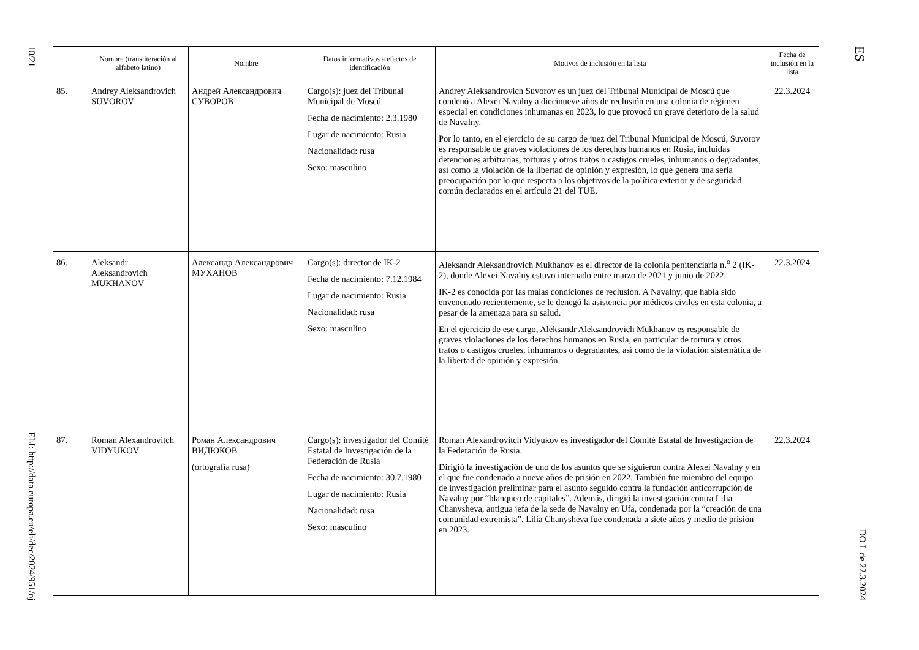10/21
ELI: http://data.europa.eu/eli/dec/2024/951/oj
ES
DO L de 22.3.2024
| | Nombre (transliteración al alfabeto latino) | Nombre | Datos informativos a efectos de identificación | Motivos de inclusión en la lista | Fecha de inclusión en la lista |
| --- | --- | --- | --- | --- | --- |
| 85. | Andrey Aleksandrovich SUVOROV | Андрей Александрович СУВОРОВ | Cargo(s): juez del Tribunal Municipal de Moscú Fecha de nacimiento: 2.3.1980 Lugar de nacimiento: Rusia Nacionalidad: rusa Sexo: masculino | Andrey Aleksandrovich Suvorov es un juez del Tribunal Municipal de Moscú que condenó a Alexei Navalny a diecinueve años de reclusión en una colonia de régimen especial en condiciones inhumanas en 2023, lo que provocó un grave deterioro de la salud de Navalny. Por lo tanto, en el ejercicio de su cargo de juez del Tribunal Municipal de Moscú, Suvorov es responsable de graves violaciones de los derechos humanos en Rusia, incluidas detenciones arbitrarias, torturas y otros tratos o castigos crueles, inhumanos o degradantes, así como la violación de la libertad de opinión y expresión, lo que genera una seria preocupación por lo que respecta a los objetivos de la política exterior y de seguridad común declarados en el artículo 21 del TUE. | 22.3.2024 |
| 86. | Aleksandr Aleksandrovich MUKHANOV | Александр Александрович МУХАНОВ | Cargo(s): director de IK-2 Fecha de nacimiento: 7.12.1984 Lugar de nacimiento: Rusia Nacionalidad: rusa Sexo: masculino | Aleksandr Aleksandrovich Mukhanov es el director de la colonia penitenciaria n.<sup>o</sup> 2 (IK-2), donde Alexei Navalny estuvo internado entre marzo de 2021 y junio de 2022. IK-2 es conocida por las malas condiciones de reclusión. A Navalny, que había sido envenenado recientemente, se le denegó la asistencia por médicos civiles en esta colonia, a pesar de la amenaza para su salud. En el ejercicio de ese cargo, Aleksandr Aleksandrovich Mukhanov es responsable de graves violaciones de los derechos humanos en Rusia, en particular de tortura y otros tratos o castigos crueles, inhumanos o degradantes, así como de la violación sistemática de la libertad de opinión y expresión. | 22.3.2024 |
| 87. | Roman Alexandrovitch VIDYUKOV | Роман Александрович ВИДЮКОВ (ortografía rusa) | Cargo(s): investigador del Comité Estatal de Investigación de la Federación de Rusia Fecha de nacimiento: 30.7.1980 Lugar de nacimiento: Rusia Nacionalidad: rusa Sexo: masculino | Roman Alexandrovitch Vidyukov es investigador del Comité Estatal de Investigación de la Federación de Rusia. Dirigió la investigación de uno de los asuntos que se siguieron contra Alexei Navalny y en el que fue condenado a nueve años de prisión en 2022. También fue miembro del equipo de investigación preliminar para el asunto seguido contra la fundación anticorrupción de Navalny por “blanqueo de capitales”. Además, dirigió la investigación contra Lilia Chanysheva, antigua jefa de la sede de Navalny en Ufa, condenada por la “creación de una comunidad extremista”. Lilia Chanysheva fue condenada a siete años y medio de prisión en 2023. | 22.3.2024 |